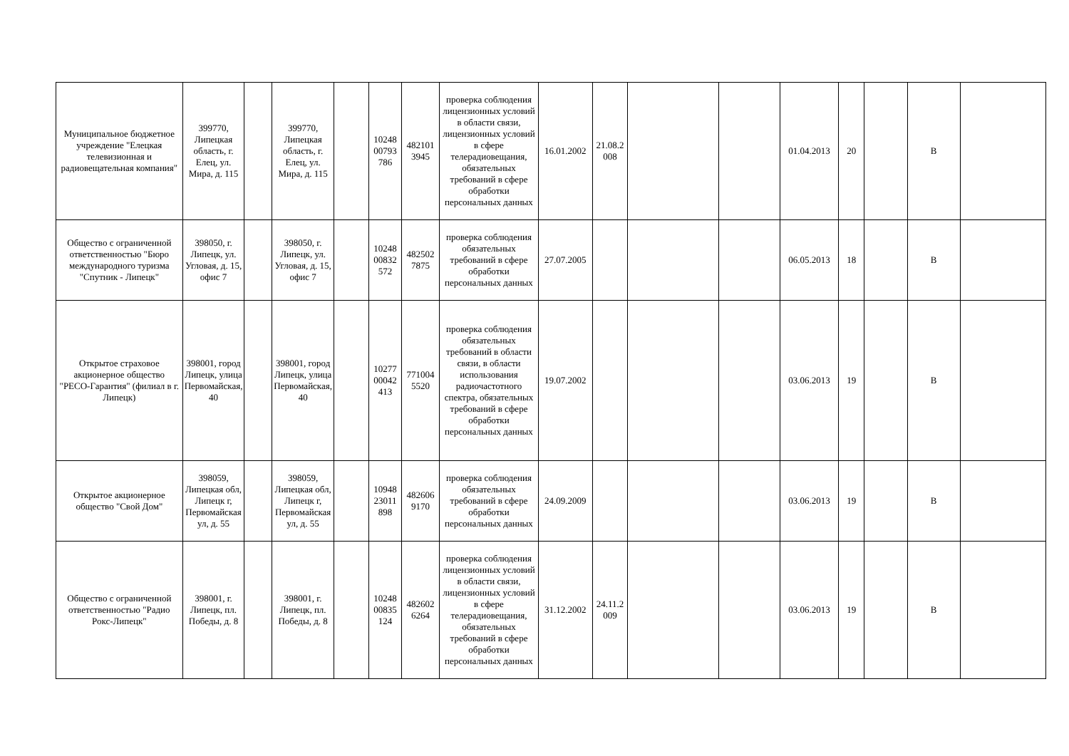| Муниципальное бюджетное учреждение "Елецкая телевизионная и радиовещательная компания" | 399770, Липецкая область, г. Елец, ул. Мира, д. 115 | | 399770, Липецкая область, г. Елец, ул. Мира, д. 115 | | 10248 00793 786 | 482101 3945 | проверка соблюдения лицензионных условий в области связи, лицензионных условий в сфере телерадиовещания, обязательных требований в сфере обработки персональных данных | 16.01.2002 | 21.08.2 008 | | | 01.04.2013 | 20 | | В | |
| Общество с ограниченной ответственностью "Бюро международного туризма "Спутник - Липецк" | 398050, г. Липецк, ул. Угловая, д. 15, офис 7 | | 398050, г. Липецк, ул. Угловая, д. 15, офис 7 | | 10248 00832 572 | 482502 7875 | проверка соблюдения обязательных требований в сфере обработки персональных данных | 27.07.2005 | | | | 06.05.2013 | 18 | | В | |
| Открытое страховое акционерное общество "РЕСО-Гарантия" (филиал в г. Липецк) | 398001, город Липецк, улица Первомайская, 40 | | 398001, город Липецк, улица Первомайская, 40 | | 10277 00042 413 | 771004 5520 | проверка соблюдения обязательных требований в области связи, в области использования радиочастотного спектра, обязательных требований в сфере обработки персональных данных | 19.07.2002 | | | | 03.06.2013 | 19 | | В | |
| Открытое акционерное общество "Свой Дом" | 398059, Липецкая обл, Липецк г, Первомайская ул, д. 55 | | 398059, Липецкая обл, Липецк г, Первомайская ул, д. 55 | | 10948 23011 898 | 482606 9170 | проверка соблюдения обязательных требований в сфере обработки персональных данных | 24.09.2009 | | | | 03.06.2013 | 19 | | В | |
| Общество с ограниченной ответственностью "Радио Рокс-Липецк" | 398001, г. Липецк, пл. Победы, д. 8 | | 398001, г. Липецк, пл. Победы, д. 8 | | 10248 00835 124 | 482602 6264 | проверка соблюдения лицензионных условий в области связи, лицензионных условий в сфере телерадиовещания, обязательных требований в сфере обработки персональных данных | 31.12.2002 | 24.11.2 009 | | | 03.06.2013 | 19 | | В | |